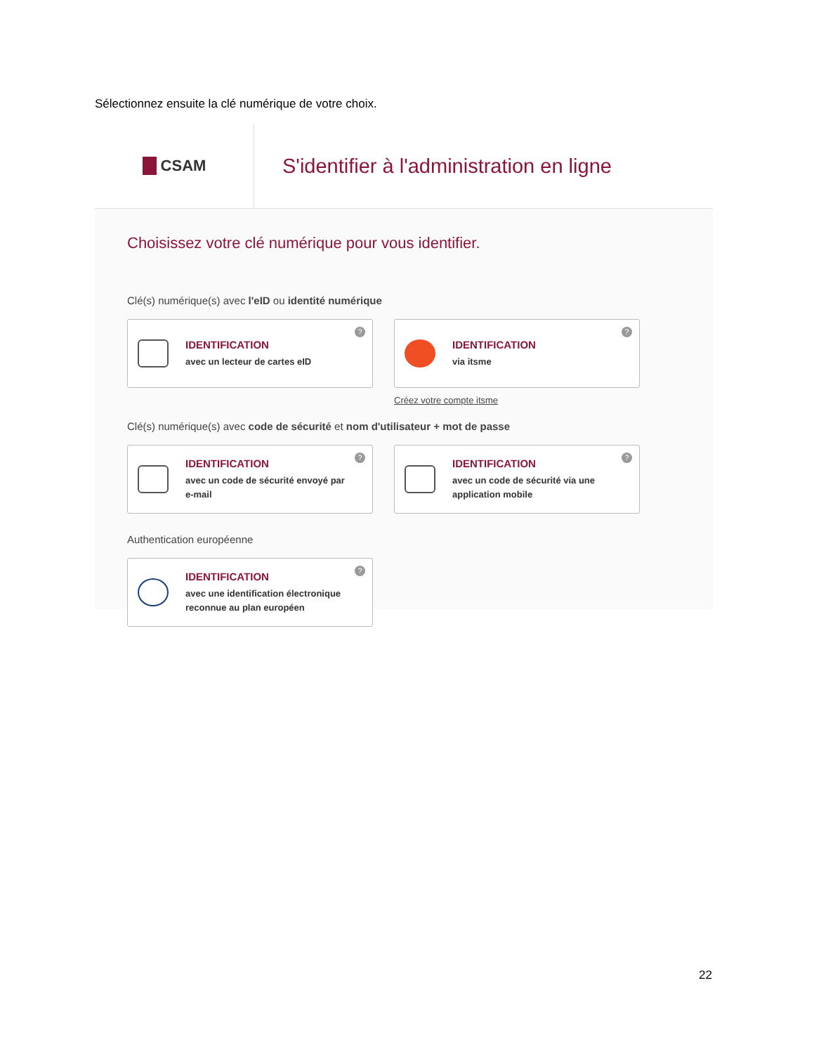Sélectionnez ensuite la clé numérique de votre choix.
CSAM
S'identifier à l'administration en ligne
Choisissez votre clé numérique pour vous identifier.
Clé(s) numérique(s) avec l'eID ou identité numérique
IDENTIFICATION
avec un lecteur de cartes eID
?
IDENTIFICATION
via itsme
?
Créez votre compte itsme
Clé(s) numérique(s) avec code de sécurité et nom d'utilisateur + mot de passe
IDENTIFICATION
avec un code de sécurité envoyé par e-mail
?
IDENTIFICATION
avec un code de sécurité via une application mobile
?
Authentication européenne
IDENTIFICATION
avec une identification électronique reconnue au plan européen
?
22